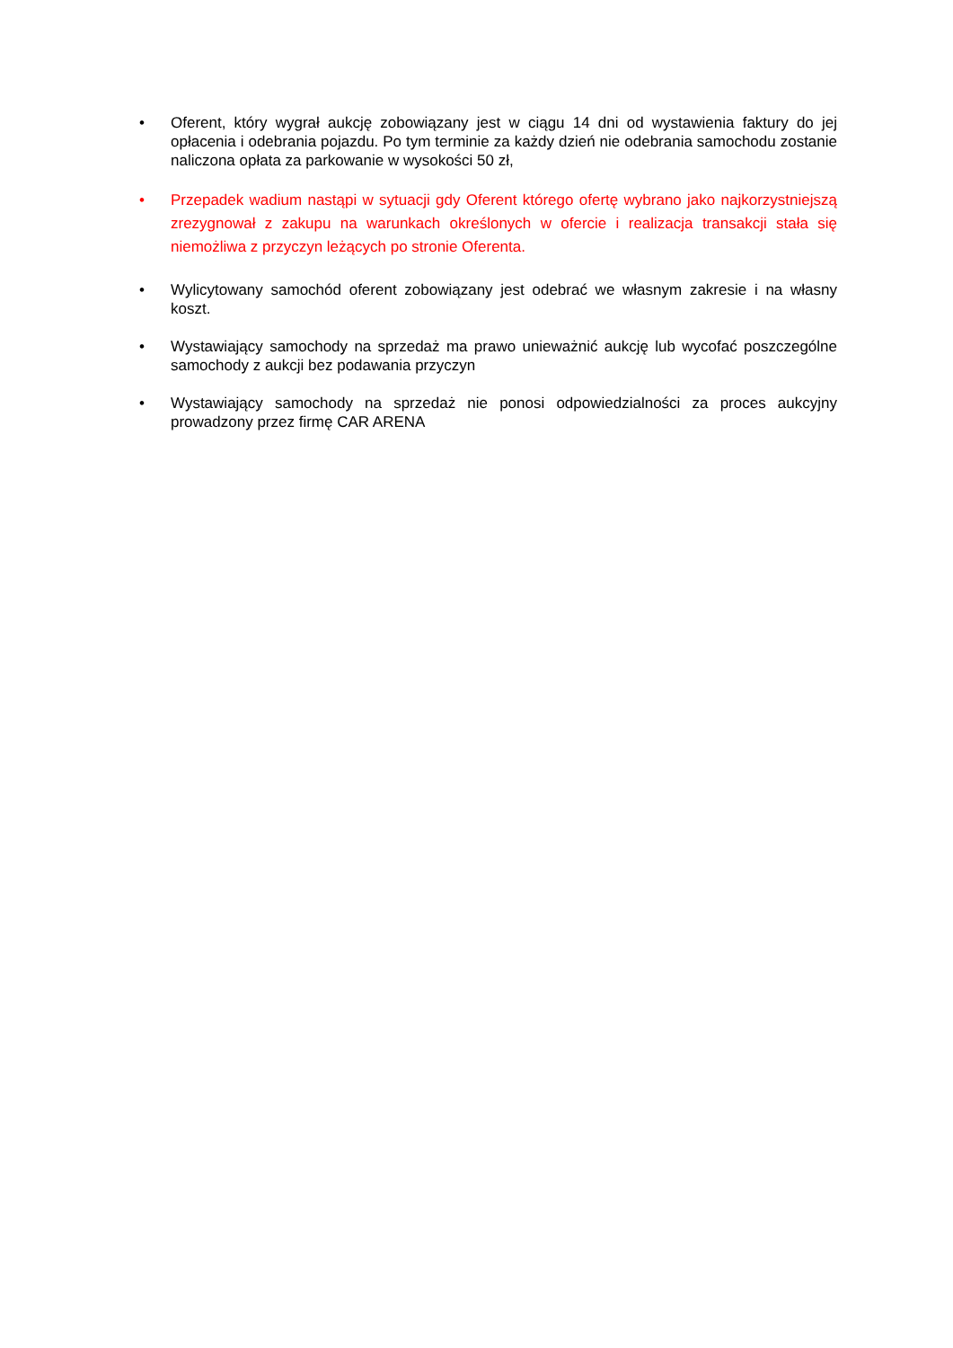• Oferent, który wygrał aukcję zobowiązany jest w ciągu 14 dni od wystawienia faktury do jej opłacenia i odebrania pojazdu. Po tym terminie za każdy dzień nie odebrania samochodu zostanie naliczona opłata za parkowanie w wysokości 50 zł,
• Przepadek wadium nastąpi w sytuacji gdy Oferent którego ofertę wybrano jako najkorzystniejszą zrezygnował z zakupu na warunkach określonych w ofercie i realizacja transakcji stała się niemożliwa z przyczyn leżących po stronie Oferenta.
• Wylicytowany samochód oferent zobowiązany jest odebrać we własnym zakresie i na własny koszt.
• Wystawiający samochody na sprzedaż ma prawo unieważnić aukcję lub wycofać poszczególne samochody z aukcji bez podawania przyczyn
• Wystawiający samochody na sprzedaż nie ponosi odpowiedzialności za proces aukcyjny prowadzony przez firmę CAR ARENA